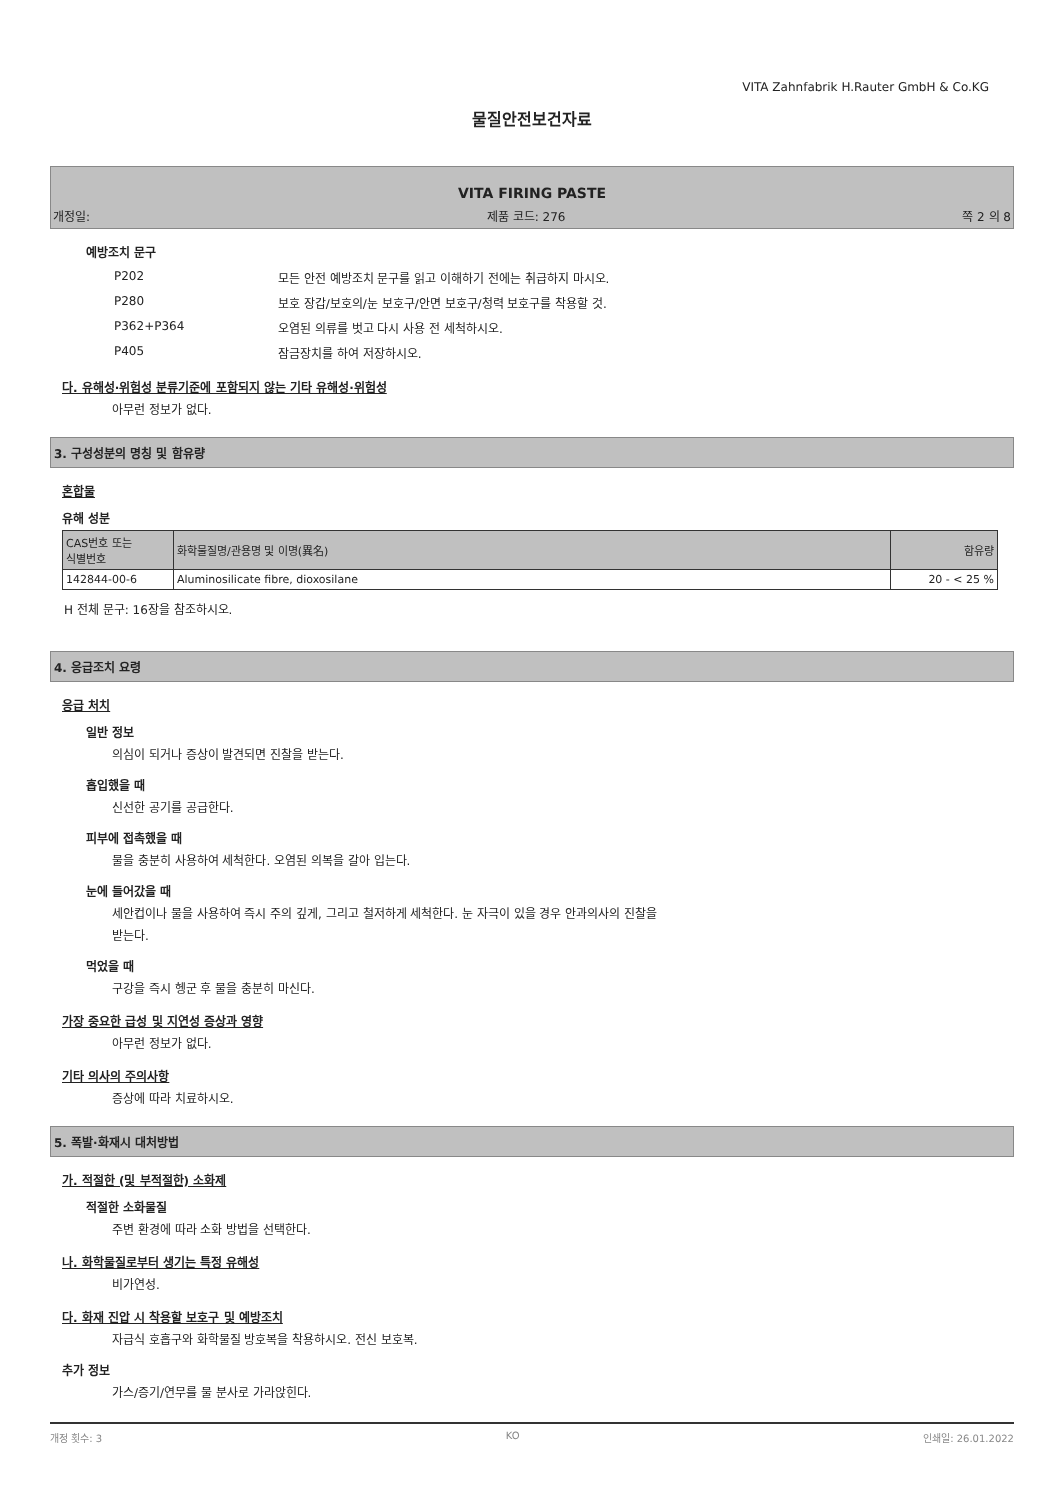VITA Zahnfabrik H.Rauter GmbH & Co.KG
물질안전보건자료
VITA FIRING PASTE
개정일: 제품 코드: 276 쪽 2 의 8
예방조치 문구
| P202 | 모든 안전 예방조치 문구를 읽고 이해하기 전에는 취급하지 마시오. |
| P280 | 보호 장갑/보호의/눈 보호구/안면 보호구/청력 보호구를 착용할 것. |
| P362+P364 | 오염된 의류를 벗고 다시 사용 전 세척하시오. |
| P405 | 잠금장치를 하여 저장하시오. |
다. 유해성·위험성 분류기준에 포함되지 않는 기타 유해성·위험성
아무런 정보가 없다.
3. 구성성분의 명칭 및 함유량
혼합물
유해 성분
| CAS번호 또는 식별번호 | 화학물질명/관용명 및 이명(異名) | 함유량 |
| 142844-00-6 | Aluminosilicate fibre, dioxosilane | 20 - < 25 % |
H 전체 문구: 16장을 참조하시오.
4. 응급조치 요령
응급 처치
일반 정보
의심이 되거나 증상이 발견되면 진찰을 받는다.
흡입했을 때
신선한 공기를 공급한다.
피부에 접촉했을 때
물을 충분히 사용하여 세척한다. 오염된 의복을 갈아 입는다.
눈에 들어갔을 때
세안컵이나 물을 사용하여 즉시 주의 깊게, 그리고 철저하게 세척한다. 눈 자극이 있을 경우 안과의사의 진찰을
받는다.
먹었을 때
구강을 즉시 헹군 후 물을 충분히 마신다.
가장 중요한 급성 및 지연성 증상과 영향
아무런 정보가 없다.
기타 의사의 주의사항
증상에 따라 치료하시오.
5. 폭발·화재시 대처방법
가. 적절한 (및 부적절한) 소화제
적절한 소화물질
주변 환경에 따라 소화 방법을 선택한다.
나. 화학물질로부터 생기는 특정 유해성
비가연성.
다. 화재 진압 시 착용할 보호구 및 예방조치
자급식 호흡구와 화학물질 방호복을 착용하시오. 전신 보호복.
추가 정보
가스/증기/연무를 물 분사로 가라앉힌다.
개정 횟수: 3 KO 인쇄일: 26.01.2022